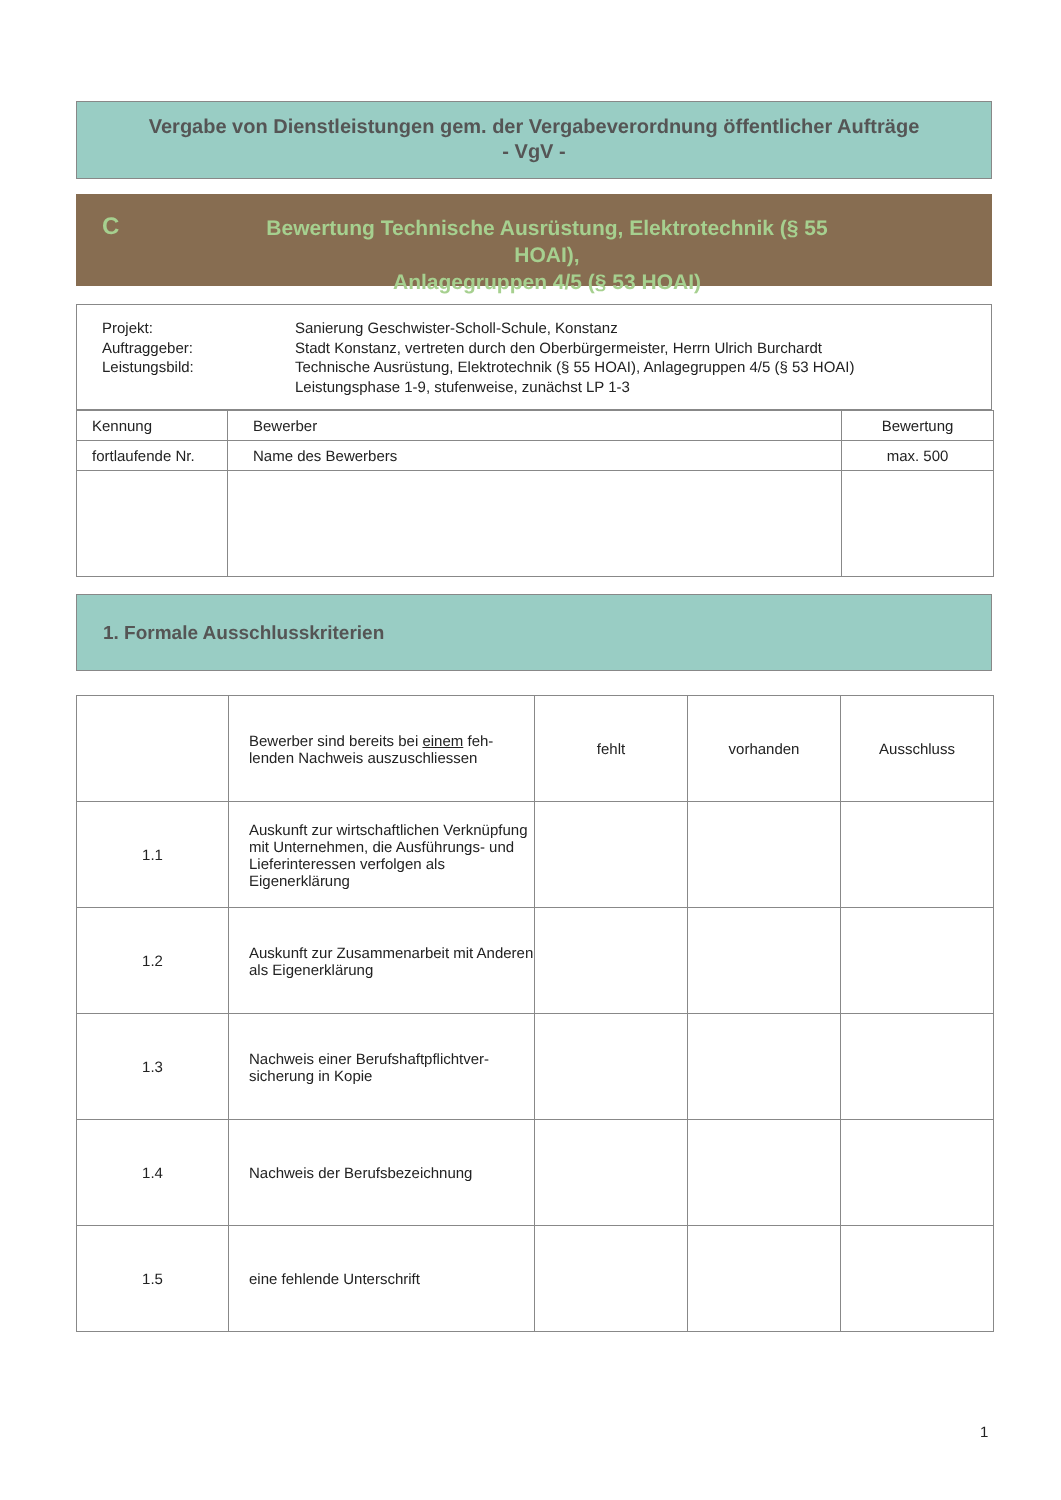Vergabe von Dienstleistungen gem. der Vergabeverordnung öffentlicher Aufträge
- VgV -
C
Bewertung Technische Ausrüstung, Elektrotechnik (§ 55 HOAI),
Anlagegruppen 4/5 (§ 53 HOAI)
Projekt:
Auftraggeber:
Leistungsbild:
Sanierung Geschwister-Scholl-Schule, Konstanz
Stadt Konstanz, vertreten durch den Oberbürgermeister, Herrn Ulrich Burchardt
Technische Ausrüstung, Elektrotechnik (§ 55 HOAI), Anlagegruppen 4/5 (§ 53 HOAI)
Leistungsphase 1-9, stufenweise, zunächst LP 1-3
| Kennung | Bewerber | Bewertung |
| fortlaufende Nr. | Name des Bewerbers | max. 500 |
1. Formale Ausschlusskriterien
| | Bewerber sind bereits bei einem feh- lenden Nachweis auszuschliessen | fehlt | vorhanden | Ausschluss |
| 1.1 | Auskunft zur wirtschaftlichen Verknüpfung mit Unternehmen, die Ausführungs- und Lieferinteressen verfolgen als Eigenerklärung | | | |
| 1.2 | Auskunft zur Zusammenarbeit mit Anderen als Eigenerklärung | | | |
| 1.3 | Nachweis einer Berufshaftpflichtver- sicherung in Kopie | | | |
| 1.4 | Nachweis der Berufsbezeichnung | | | |
| 1.5 | eine fehlende Unterschrift | | | |
1